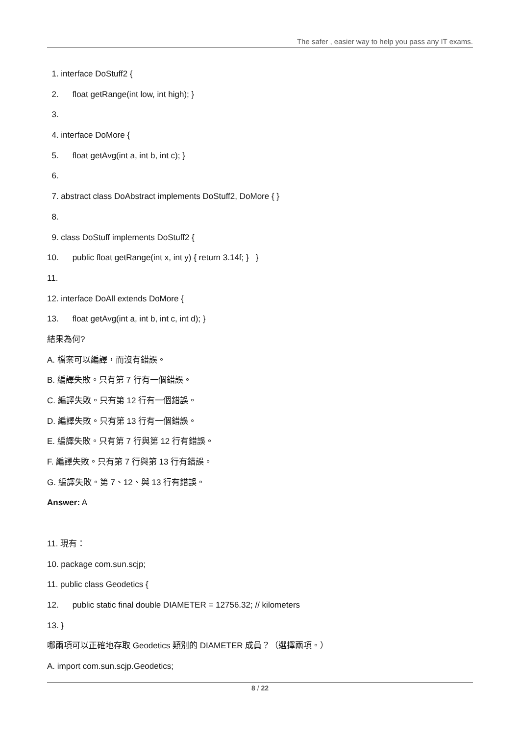The safer , easier way to help you pass any IT exams.
1. interface DoStuff2 {
2. float getRange(int low, int high); }
3.
4. interface DoMore {
5. float getAvg(int a, int b, int c); }
6.
7. abstract class DoAbstract implements DoStuff2, DoMore { }
8.
9. class DoStuff implements DoStuff2 {
10. public float getRange(int x, int y) { return 3.14f; } }
11.
12. interface DoAll extends DoMore {
13. float getAvg(int a, int b, int c, int d); }
結果為何?
A. 檔案可以編譯，而沒有錯誤。
B. 編譯失敗。只有第 7 行有一個錯誤。
C. 編譯失敗。只有第 12 行有一個錯誤。
D. 編譯失敗。只有第 13 行有一個錯誤。
E. 編譯失敗。只有第 7 行與第 12 行有錯誤。
F. 編譯失敗。只有第 7 行與第 13 行有錯誤。
G. 編譯失敗。第 7、12、與 13 行有錯誤。
Answer: A
11. 現有：
10. package com.sun.scjp;
11. public class Geodetics {
12. public static final double DIAMETER = 12756.32; // kilometers
13. }
哪兩項可以正確地存取 Geodetics 類別的 DIAMETER 成員？（選擇兩項。）
A. import com.sun.scjp.Geodetics;
8 / 22